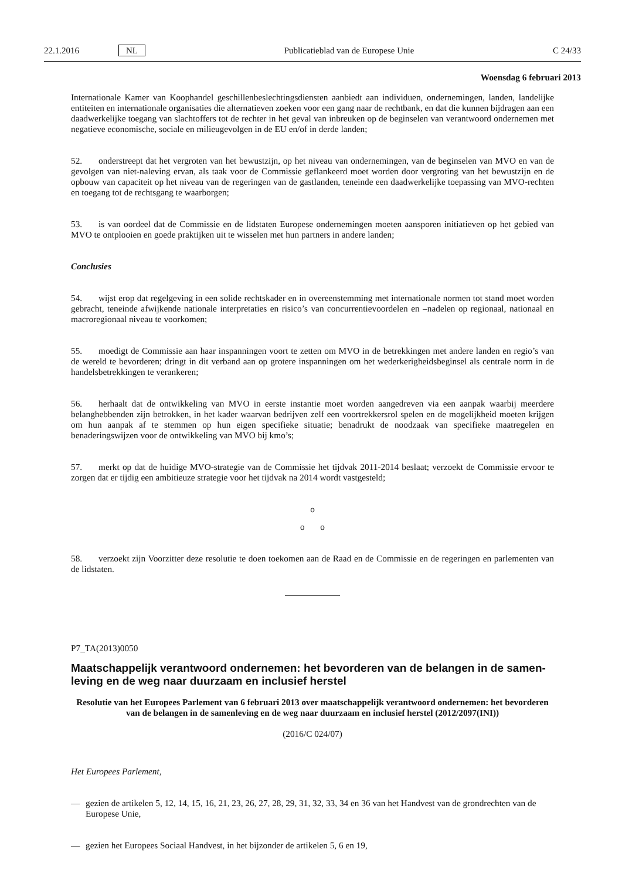22.1.2016 NL Publicatieblad van de Europese Unie C 24/33
Woensdag 6 februari 2013
Internationale Kamer van Koophandel geschillenbeslechtingsdiensten aanbiedt aan individuen, ondernemingen, landen, landelijke entiteiten en internationale organisaties die alternatieven zoeken voor een gang naar de rechtbank, en dat die kunnen bijdragen aan een daadwerkelijke toegang van slachtoffers tot de rechter in het geval van inbreuken op de beginselen van verantwoord ondernemen met negatieve economische, sociale en milieugevolgen in de EU en/of in derde landen;
52. onderstreept dat het vergroten van het bewustzijn, op het niveau van ondernemingen, van de beginselen van MVO en van de gevolgen van niet-naleving ervan, als taak voor de Commissie geflankeerd moet worden door vergroting van het bewustzijn en de opbouw van capaciteit op het niveau van de regeringen van de gastlanden, teneinde een daadwerkelijke toepassing van MVO-rechten en toegang tot de rechtsgang te waarborgen;
53. is van oordeel dat de Commissie en de lidstaten Europese ondernemingen moeten aansporen initiatieven op het gebied van MVO te ontplooien en goede praktijken uit te wisselen met hun partners in andere landen;
Conclusies
54. wijst erop dat regelgeving in een solide rechtskader en in overeenstemming met internationale normen tot stand moet worden gebracht, teneinde afwijkende nationale interpretaties en risico’s van concurrentievoordelen en –nadelen op regionaal, nationaal en macroregionaal niveau te voorkomen;
55. moedigt de Commissie aan haar inspanningen voort te zetten om MVO in de betrekkingen met andere landen en regio’s van de wereld te bevorderen; dringt in dit verband aan op grotere inspanningen om het wederkerigheidsbeginsel als centrale norm in de handelsbetrekkingen te verankeren;
56. herhaalt dat de ontwikkeling van MVO in eerste instantie moet worden aangedreven via een aanpak waarbij meerdere belanghebbenden zijn betrokken, in het kader waarvan bedrijven zelf een voortrekkersrol spelen en de mogelijkheid moeten krijgen om hun aanpak af te stemmen op hun eigen specifieke situatie; benadrukt de noodzaak van specifieke maatregelen en benaderingswijzen voor de ontwikkeling van MVO bij kmo’s;
57. merkt op dat de huidige MVO-strategie van de Commissie het tijdvak 2011-2014 beslaat; verzoekt de Commissie ervoor te zorgen dat er tijdig een ambitieuze strategie voor het tijdvak na 2014 wordt vastgesteld;
o
o o
58. verzoekt zijn Voorzitter deze resolutie te doen toekomen aan de Raad en de Commissie en de regeringen en parlementen van de lidstaten.
P7_TA(2013)0050
Maatschappelijk verantwoord ondernemen: het bevorderen van de belangen in de samen­leving en de weg naar duurzaam en inclusief herstel
Resolutie van het Europees Parlement van 6 februari 2013 over maatschappelijk verantwoord ondernemen: het bevorderen van de belangen in de samenleving en de weg naar duurzaam en inclusief herstel (2012/2097(INI))
(2016/C 024/07)
Het Europees Parlement,
— gezien de artikelen 5, 12, 14, 15, 16, 21, 23, 26, 27, 28, 29, 31, 32, 33, 34 en 36 van het Handvest van de grondrechten van de Europese Unie,
— gezien het Europees Sociaal Handvest, in het bijzonder de artikelen 5, 6 en 19,